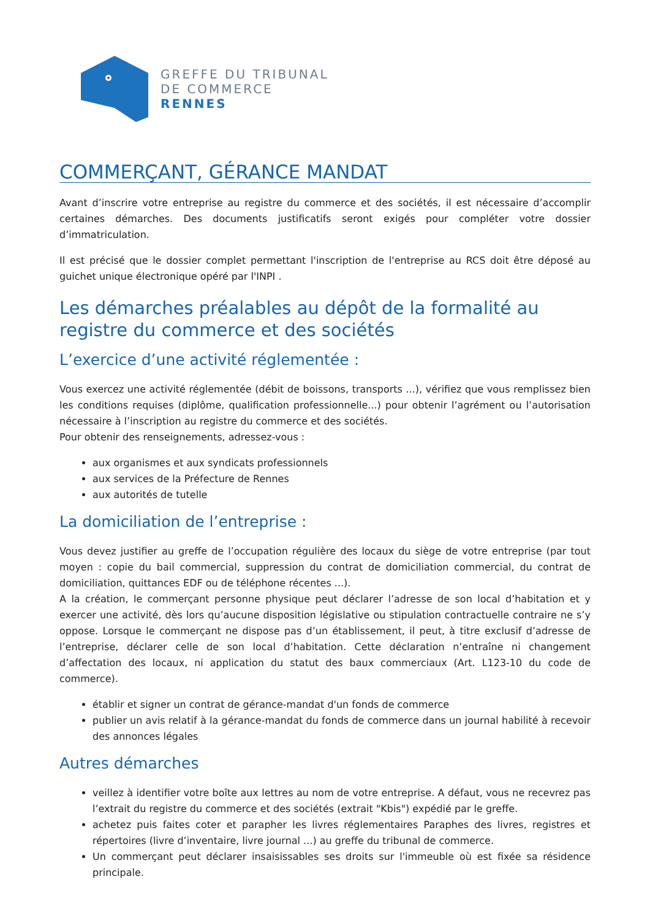GREFFE DU TRIBUNAL
DE COMMERCE
RENNES
COMMERÇANT, GÉRANCE MANDAT
Avant d’inscrire votre entreprise au registre du commerce et des sociétés, il est nécessaire d’accomplir certaines démarches. Des documents justificatifs seront exigés pour compléter votre dossier d’immatriculation.
Il est précisé que le dossier complet permettant l'inscription de l'entreprise au RCS doit être déposé au guichet unique électronique opéré par l'INPI .
Les démarches préalables au dépôt de la formalité au registre du commerce et des sociétés
L’exercice d’une activité réglementée :
Vous exercez une activité réglementée (débit de boissons, transports ...), vérifiez que vous remplissez bien les conditions requises (diplôme, qualification professionnelle...) pour obtenir l’agrément ou l’autorisation nécessaire à l’inscription au registre du commerce et des sociétés.
Pour obtenir des renseignements, adressez-vous :
aux organismes et aux syndicats professionnels
aux services de la Préfecture de Rennes
aux autorités de tutelle
La domiciliation de l’entreprise :
Vous devez justifier au greffe de l’occupation régulière des locaux du siège de votre entreprise (par tout moyen : copie du bail commercial, suppression du contrat de domiciliation commercial, du contrat de domiciliation, quittances EDF ou de téléphone récentes ...).
A la création, le commerçant personne physique peut déclarer l’adresse de son local d’habitation et y exercer une activité, dès lors qu’aucune disposition législative ou stipulation contractuelle contraire ne s’y oppose. Lorsque le commerçant ne dispose pas d’un établissement, il peut, à titre exclusif d’adresse de l’entreprise, déclarer celle de son local d’habitation. Cette déclaration n’entraîne ni changement d’affectation des locaux, ni application du statut des baux commerciaux (Art. L123-10 du code de commerce).
établir et signer un contrat de gérance-mandat d'un fonds de commerce
publier un avis relatif à la gérance-mandat du fonds de commerce dans un journal habilité à recevoir des annonces légales
Autres démarches
veillez à identifier votre boîte aux lettres au nom de votre entreprise. A défaut, vous ne recevrez pas l’extrait du registre du commerce et des sociétés (extrait "Kbis") expédié par le greffe.
achetez puis faites coter et parapher les livres réglementaires Paraphes des livres, registres et répertoires (livre d’inventaire, livre journal ...) au greffe du tribunal de commerce.
Un commerçant peut déclarer insaisissables ses droits sur l'immeuble où est fixée sa résidence principale.